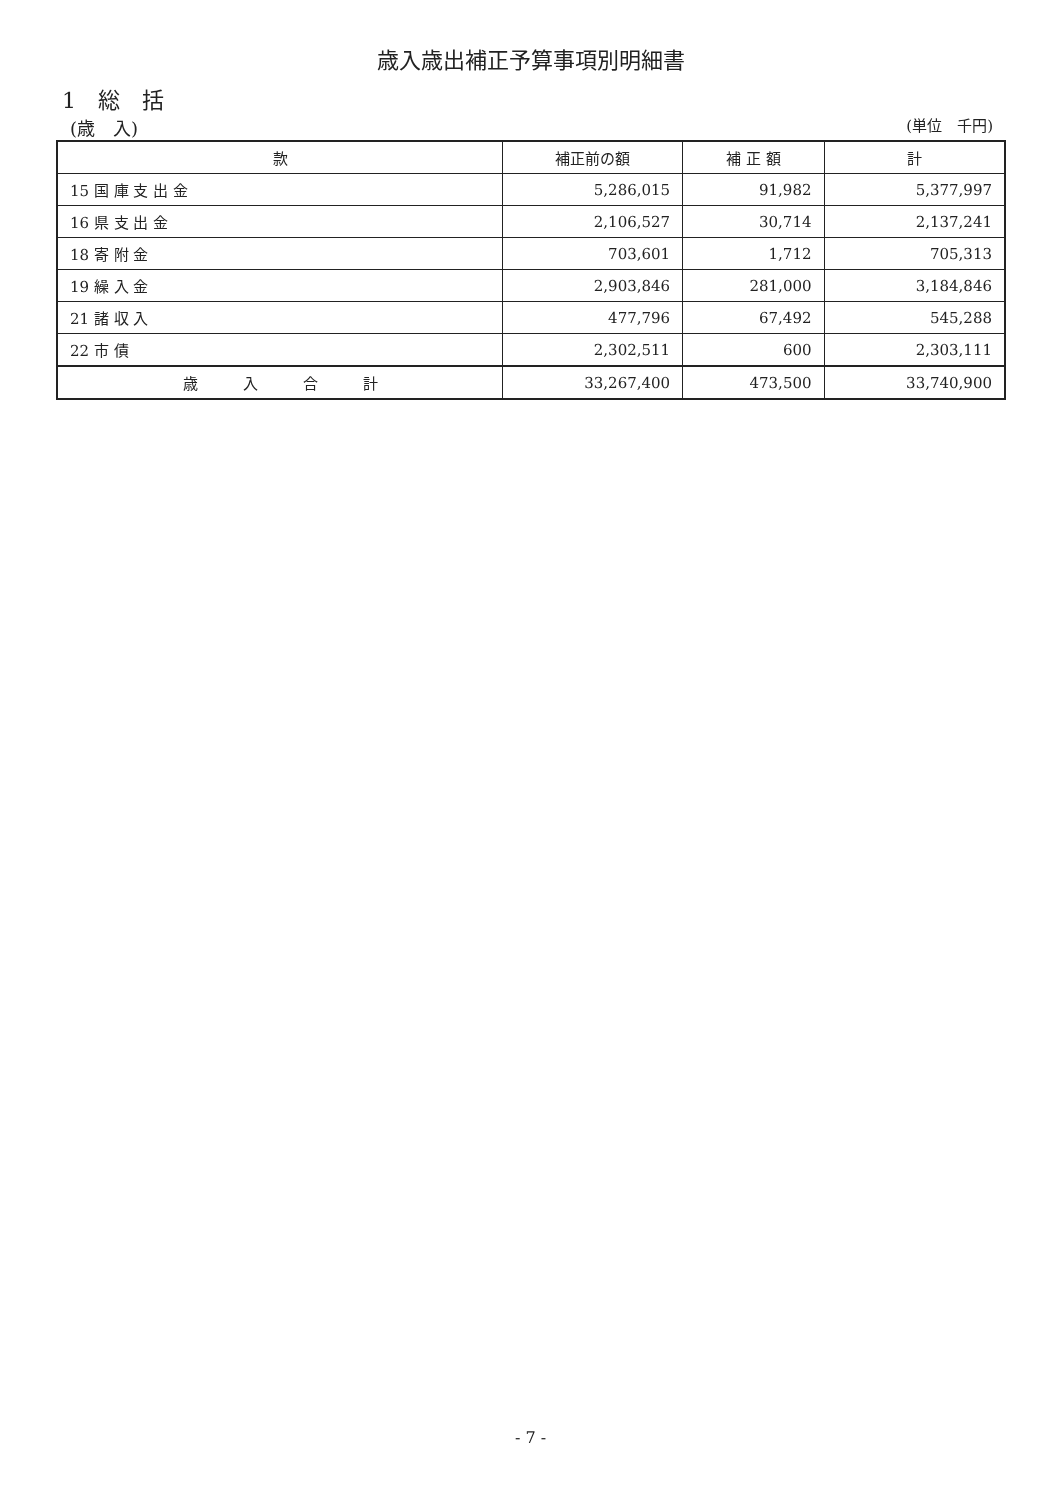歳入歳出補正予算事項別明細書
1　総　括
(歳　入) (単位　千円)
| 款 | 補正前の額 | 補 正 額 | 計 |
| --- | --- | --- | --- |
| 15 国 庫 支 出 金 | 5,286,015 | 91,982 | 5,377,997 |
| 16 県 支 出 金 | 2,106,527 | 30,714 | 2,137,241 |
| 18 寄 附 金 | 703,601 | 1,712 | 705,313 |
| 19 繰 入 金 | 2,903,846 | 281,000 | 3,184,846 |
| 21 諸 収 入 | 477,796 | 67,492 | 545,288 |
| 22 市 債 | 2,302,511 | 600 | 2,303,111 |
| 歳 入 合 計 | 33,267,400 | 473,500 | 33,740,900 |
- 7 -